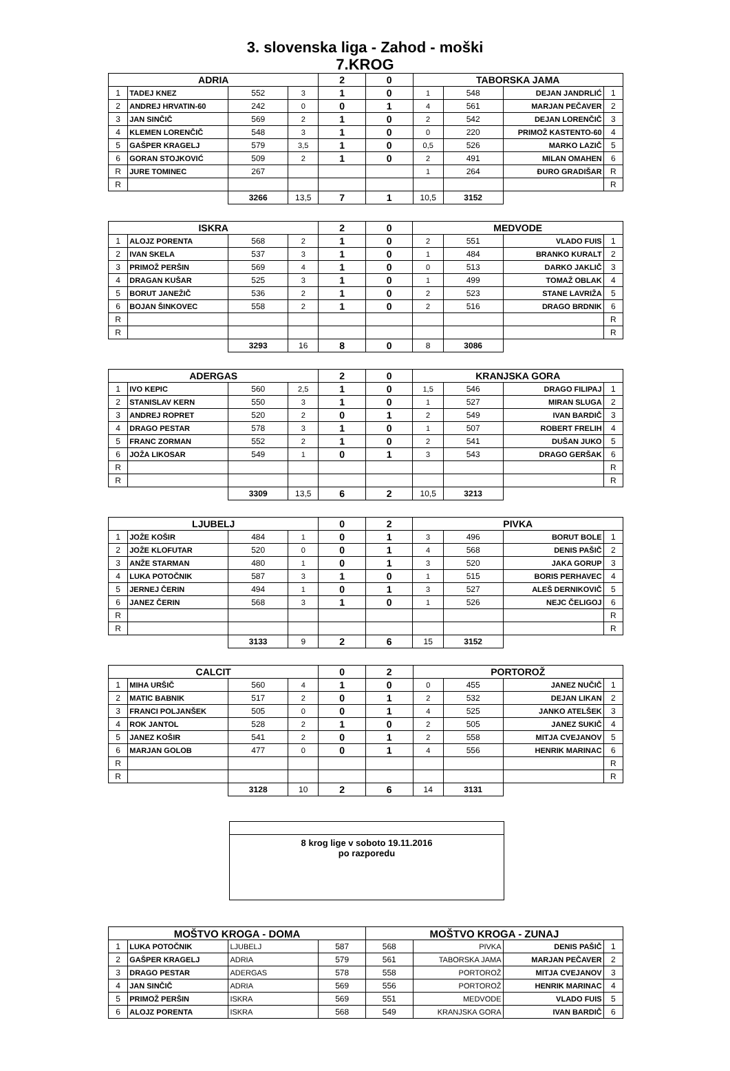3. slovenska liga - Zahod - moški
7.KROG
| ADRIA | | | | 2 | 0 | TABORSKA JAMA | | | |
| 1 | TADEJ KNEZ | 552 | 3 | 1 | 0 | 1 | 548 | DEJAN JANDRLIĆ | 1 |
| 2 | ANDREJ HRVATIN-60 | 242 | 0 | 0 | 1 | 4 | 561 | MARJAN PEČAVER | 2 |
| 3 | JAN SINČIČ | 569 | 2 | 1 | 0 | 2 | 542 | DEJAN LORENČIČ | 3 |
| 4 | KLEMEN LORENČIČ | 548 | 3 | 1 | 0 | 0 | 220 | PRIMOŽ KASTENTO-60 | 4 |
| 5 | GAŠPER KRAGELJ | 579 | 3,5 | 1 | 0 | 0,5 | 526 | MARKO LAZIČ | 5 |
| 6 | GORAN STOJKOVIĆ | 509 | 2 | 1 | 0 | 2 | 491 | MILAN OMAHEN | 6 |
| R | JURE TOMINEC | 267 | | | | 1 | 264 | ĐURO GRADIŠAR | R |
| R | | | | | | | | | R |
| | | 3266 | 13,5 | 7 | 1 | 10,5 | 3152 | | |
| ISKRA | | | | 2 | 0 | MEDVODE | | | |
| 1 | ALOJZ PORENTA | 568 | 2 | 1 | 0 | 2 | 551 | VLADO FUIS | 1 |
| 2 | IVAN SKELA | 537 | 3 | 1 | 0 | 1 | 484 | BRANKO KURALT | 2 |
| 3 | PRIMOŽ PERŠIN | 569 | 4 | 1 | 0 | 0 | 513 | DARKO JAKLIČ | 3 |
| 4 | DRAGAN KUŠAR | 525 | 3 | 1 | 0 | 1 | 499 | TOMAŽ OBLAK | 4 |
| 5 | BORUT JANEŽIČ | 536 | 2 | 1 | 0 | 2 | 523 | STANE LAVRIŽA | 5 |
| 6 | BOJAN ŠINKOVEC | 558 | 2 | 1 | 0 | 2 | 516 | DRAGO BRDNIK | 6 |
| R | | | | | | | | | R |
| R | | | | | | | | | R |
| | | 3293 | 16 | 8 | 0 | 8 | 3086 | | |
| ADERGAS | | | | 2 | 0 | KRANJSKA GORA | | | |
| 1 | IVO KEPIC | 560 | 2,5 | 1 | 0 | 1,5 | 546 | DRAGO FILIPAJ | 1 |
| 2 | STANISLAV KERN | 550 | 3 | 1 | 0 | 1 | 527 | MIRAN SLUGA | 2 |
| 3 | ANDREJ ROPRET | 520 | 2 | 0 | 1 | 2 | 549 | IVAN BARDIČ | 3 |
| 4 | DRAGO PESTAR | 578 | 3 | 1 | 0 | 1 | 507 | ROBERT FRELIH | 4 |
| 5 | FRANC ZORMAN | 552 | 2 | 1 | 0 | 2 | 541 | DUŠAN JUKO | 5 |
| 6 | JOŽA LIKOSAR | 549 | 1 | 0 | 1 | 3 | 543 | DRAGO GERŠAK | 6 |
| R | | | | | | | | | R |
| R | | | | | | | | | R |
| | | 3309 | 13,5 | 6 | 2 | 10,5 | 3213 | | |
| LJUBELJ | | | | 0 | 2 | PIVKA | | | |
| 1 | JOŽE KOŠIR | 484 | 1 | 0 | 1 | 3 | 496 | BORUT BOLE | 1 |
| 2 | JOŽE KLOFUTAR | 520 | 0 | 0 | 1 | 4 | 568 | DENIS PAŠIČ | 2 |
| 3 | ANŽE STARMAN | 480 | 1 | 0 | 1 | 3 | 520 | JAKA GORUP | 3 |
| 4 | LUKA POTOČNIK | 587 | 3 | 1 | 0 | 1 | 515 | BORIS PERHAVEC | 4 |
| 5 | JERNEJ ČERIN | 494 | 1 | 0 | 1 | 3 | 527 | ALEŠ DERNIKOVIČ | 5 |
| 6 | JANEZ ČERIN | 568 | 3 | 1 | 0 | 1 | 526 | NEJC ČELIGOJ | 6 |
| R | | | | | | | | | R |
| R | | | | | | | | | R |
| | | 3133 | 9 | 2 | 6 | 15 | 3152 | | |
| CALCIT | | | | 0 | 2 | PORTOROŽ | | | |
| 1 | MIHA URŠIČ | 560 | 4 | 1 | 0 | 0 | 455 | JANEZ NUČIČ | 1 |
| 2 | MATIC BABNIK | 517 | 2 | 0 | 1 | 2 | 532 | DEJAN LIKAN | 2 |
| 3 | FRANCI POLJANŠEK | 505 | 0 | 0 | 1 | 4 | 525 | JANKO ATELŠEK | 3 |
| 4 | ROK JANTOL | 528 | 2 | 1 | 0 | 2 | 505 | JANEZ SUKIČ | 4 |
| 5 | JANEZ KOŠIR | 541 | 2 | 0 | 1 | 2 | 558 | MITJA CVEJANOV | 5 |
| 6 | MARJAN GOLOB | 477 | 0 | 0 | 1 | 4 | 556 | HENRIK MARINAC | 6 |
| R | | | | | | | | | R |
| R | | | | | | | | | R |
| | | 3128 | 10 | 2 | 6 | 14 | 3131 | | |
8 krog lige v soboto 19.11.2016
po razporedu
| MOŠTVO KROGA - DOMA | | | | MOŠTVO KROGA - ZUNAJ | | | |
| 1 | LUKA POTOČNIK | LJUBELJ | 587 | 568 | PIVKA | DENIS PAŠIČ | 1 |
| 2 | GAŠPER KRAGELJ | ADRIA | 579 | 561 | TABORSKA JAMA | MARJAN PEČAVER | 2 |
| 3 | DRAGO PESTAR | ADERGAS | 578 | 558 | PORTOROŽ | MITJA CVEJANOV | 3 |
| 4 | JAN SINČIČ | ADRIA | 569 | 556 | PORTOROŽ | HENRIK MARINAC | 4 |
| 5 | PRIMOŽ PERŠIN | ISKRA | 569 | 551 | MEDVODE | VLADO FUIS | 5 |
| 6 | ALOJZ PORENTA | ISKRA | 568 | 549 | KRANJSKA GORA | IVAN BARDIČ | 6 |